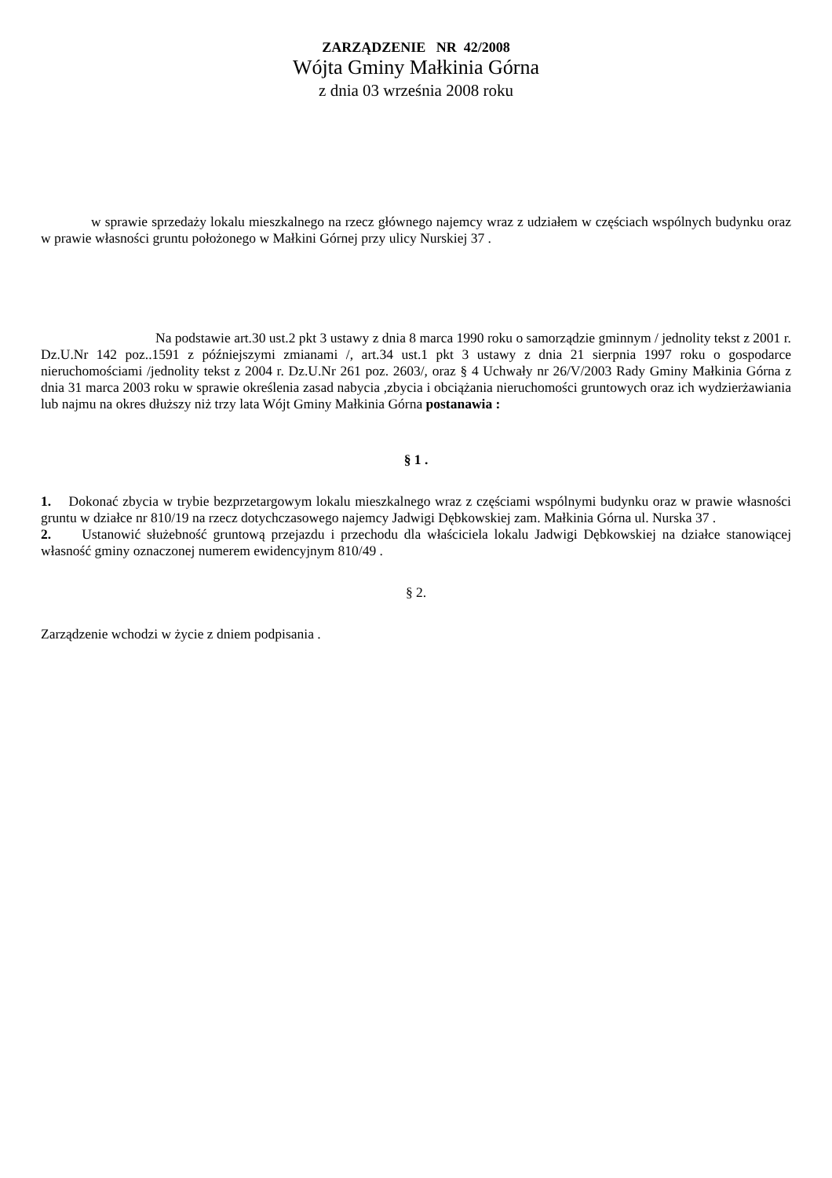ZARZĄDZENIE NR 42/2008
Wójta Gminy Małkinia Górna
z dnia 03 września 2008 roku
w sprawie sprzedaży lokalu mieszkalnego na rzecz głównego najemcy wraz z udziałem w częściach wspólnych budynku oraz w prawie własności gruntu położonego w Małkini Górnej przy ulicy Nurskiej 37 .
Na podstawie art.30 ust.2 pkt 3 ustawy z dnia 8 marca 1990 roku o samorządzie gminnym / jednolity tekst z 2001 r. Dz.U.Nr 142 poz..1591 z późniejszymi zmianami /, art.34 ust.1 pkt 3 ustawy z dnia 21 sierpnia 1997 roku o gospodarce nieruchomościami /jednolity tekst z 2004 r. Dz.U.Nr 261 poz. 2603/, oraz § 4 Uchwały nr 26/V/2003 Rady Gminy Małkinia Górna z dnia 31 marca 2003 roku w sprawie określenia zasad nabycia ,zbycia i obciążania nieruchomości gruntowych oraz ich wydzierżawiania lub najmu na okres dłuższy niż trzy lata Wójt Gminy Małkinia Górna postanawia :
§ 1 .
1. Dokonać zbycia w trybie bezprzetargowym lokalu mieszkalnego wraz z częściami wspólnymi budynku oraz w prawie własności gruntu w działce nr 810/19 na rzecz dotychczasowego najemcy Jadwigi Dębkowskiej zam. Małkinia Górna ul. Nurska 37 .
2. Ustanowić służebność gruntową przejazdu i przechodu dla właściciela lokalu Jadwigi Dębkowskiej na działce stanowiącej własność gminy oznaczonej numerem ewidencyjnym 810/49 .
§ 2.
Zarządzenie wchodzi w życie z dniem podpisania .